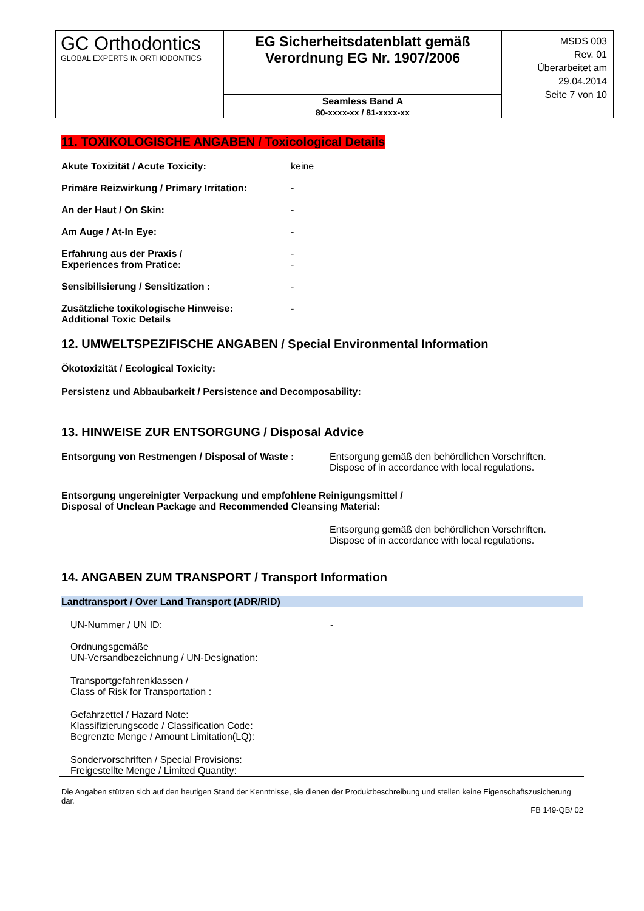| GC Orthodontics GLOBAL EXPERTS IN ORTHODONTICS | EG Sicherheitsdatenblatt gemäß Verordnung EG Nr. 1907/2006 | MSDS 003 Rev. 01 Überarbeitet am 29.04.2014 Seite 7 von 10 |
| | Seamless Band A 80-xxxx-xx / 81-xxxx-xx | |
11. TOXIKOLOGISCHE ANGABEN / Toxicological Details
Akute Toxizität / Acute Toxicity: keine
Primäre Reizwirkung / Primary Irritation:
-
An der Haut / On Skin: -
Am Auge / At-In Eye: -
Erfahrung aus der Praxis /
Experiences from Pratice:
-
-
Sensibilisierung / Sensitization : -
Zusätzliche toxikologische Hinweise:
Additional Toxic Details
-
12. UMWELTSPEZIFISCHE ANGABEN / Special Environmental Information
Ökotoxizität / Ecological Toxicity:
Persistenz und Abbaubarkeit / Persistence and Decomposability:
13. HINWEISE ZUR ENTSORGUNG / Disposal Advice
Entsorgung von Restmengen / Disposal of Waste :
Entsorgung gemäß den behördlichen Vorschriften.
Dispose of in accordance with local regulations.
Entsorgung ungereinigter Verpackung und empfohlene Reinigungsmittel /
Disposal of Unclean Package and Recommended Cleansing Material:
Entsorgung gemäß den behördlichen Vorschriften.
Dispose of in accordance with local regulations.
14. ANGABEN ZUM TRANSPORT / Transport Information
Landtransport / Over Land Transport (ADR/RID)
UN-Nummer / UN ID: -
Ordnungsgemäße
UN-Versandbezeichnung / UN-Designation:
Transportgefahrenklassen /
Class of Risk for Transportation :
Gefahrzettel / Hazard Note:
Klassifizierungscode / Classification Code:
Begrenzte Menge / Amount Limitation(LQ):
Sondervorschriften / Special Provisions:
Freigestellte Menge / Limited Quantity:
Die Angaben stützen sich auf den heutigen Stand der Kenntnisse, sie dienen der Produktbeschreibung und stellen keine Eigenschaftszusicherung dar.
FB 149-QB/ 02